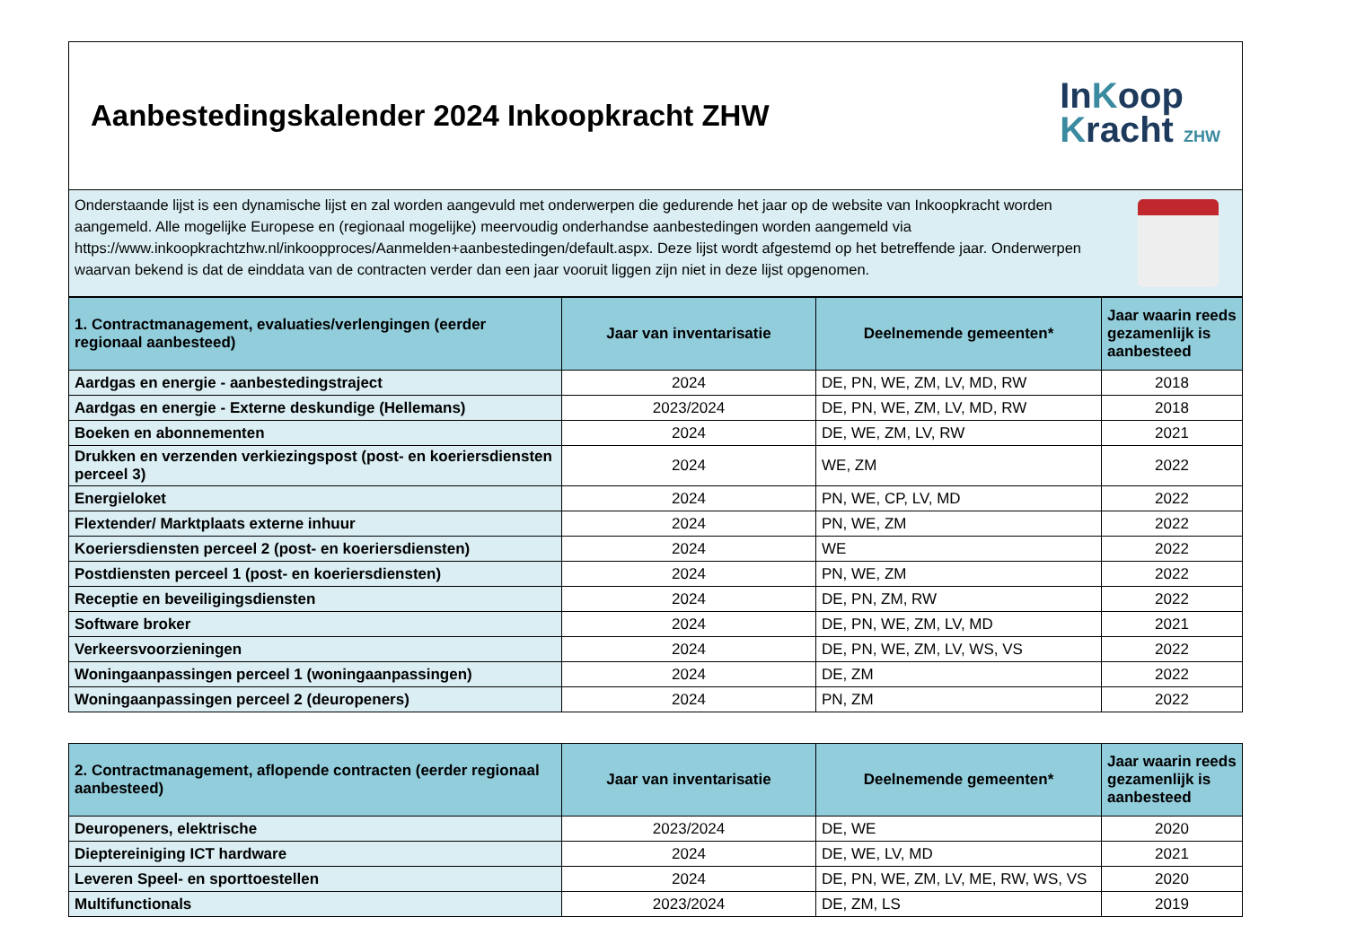Aanbestedingskalender 2024 Inkoopkracht ZHW
InKoop
Kracht ZHW
Onderstaande lijst is een dynamische lijst en zal worden aangevuld met onderwerpen die gedurende het jaar op de website van Inkoopkracht worden aangemeld. Alle mogelijke Europese en (regionaal mogelijke) meervoudig onderhandse aanbestedingen worden aangemeld via https://www.inkoopkrachtzhw.nl/inkoopproces/Aanmelden+aanbestedingen/default.aspx. Deze lijst wordt afgestemd op het betreffende jaar. Onderwerpen waarvan bekend is dat de einddata van de contracten verder dan een jaar vooruit liggen zijn niet in deze lijst opgenomen.
| 1. Contractmanagement, evaluaties/verlengingen (eerder regionaal aanbesteed) | Jaar van inventarisatie | Deelnemende gemeenten* | Jaar waarin reeds gezamenlijk is aanbesteed |
| --- | --- | --- | --- |
| Aardgas en energie - aanbestedingstraject | 2024 | DE, PN, WE, ZM, LV, MD, RW | 2018 |
| Aardgas en energie - Externe deskundige (Hellemans) | 2023/2024 | DE, PN, WE, ZM, LV, MD, RW | 2018 |
| Boeken en abonnementen | 2024 | DE, WE, ZM, LV, RW | 2021 |
| Drukken en verzenden verkiezingspost (post- en koeriersdiensten perceel 3) | 2024 | WE, ZM | 2022 |
| Energieloket | 2024 | PN, WE, CP, LV, MD | 2022 |
| Flextender/ Marktplaats externe inhuur | 2024 | PN, WE, ZM | 2022 |
| Koeriersdiensten perceel 2 (post- en koeriersdiensten) | 2024 | WE | 2022 |
| Postdiensten perceel 1 (post- en koeriersdiensten) | 2024 | PN, WE, ZM | 2022 |
| Receptie en beveiligingsdiensten | 2024 | DE, PN, ZM, RW | 2022 |
| Software broker | 2024 | DE, PN, WE, ZM, LV, MD | 2021 |
| Verkeersvoorzieningen | 2024 | DE, PN, WE, ZM, LV, WS, VS | 2022 |
| Woningaanpassingen perceel 1 (woningaanpassingen) | 2024 | DE, ZM | 2022 |
| Woningaanpassingen perceel 2 (deuropeners) | 2024 | PN, ZM | 2022 |
| 2. Contractmanagement, aflopende contracten (eerder regionaal aanbesteed) | Jaar van inventarisatie | Deelnemende gemeenten* | Jaar waarin reeds gezamenlijk is aanbesteed |
| --- | --- | --- | --- |
| Deuropeners, elektrische | 2023/2024 | DE, WE | 2020 |
| Dieptereiniging ICT hardware | 2024 | DE, WE, LV, MD | 2021 |
| Leveren Speel- en sporttoestellen | 2024 | DE, PN, WE, ZM, LV, ME, RW, WS, VS | 2020 |
| Multifunctionals | 2023/2024 | DE, ZM, LS | 2019 |